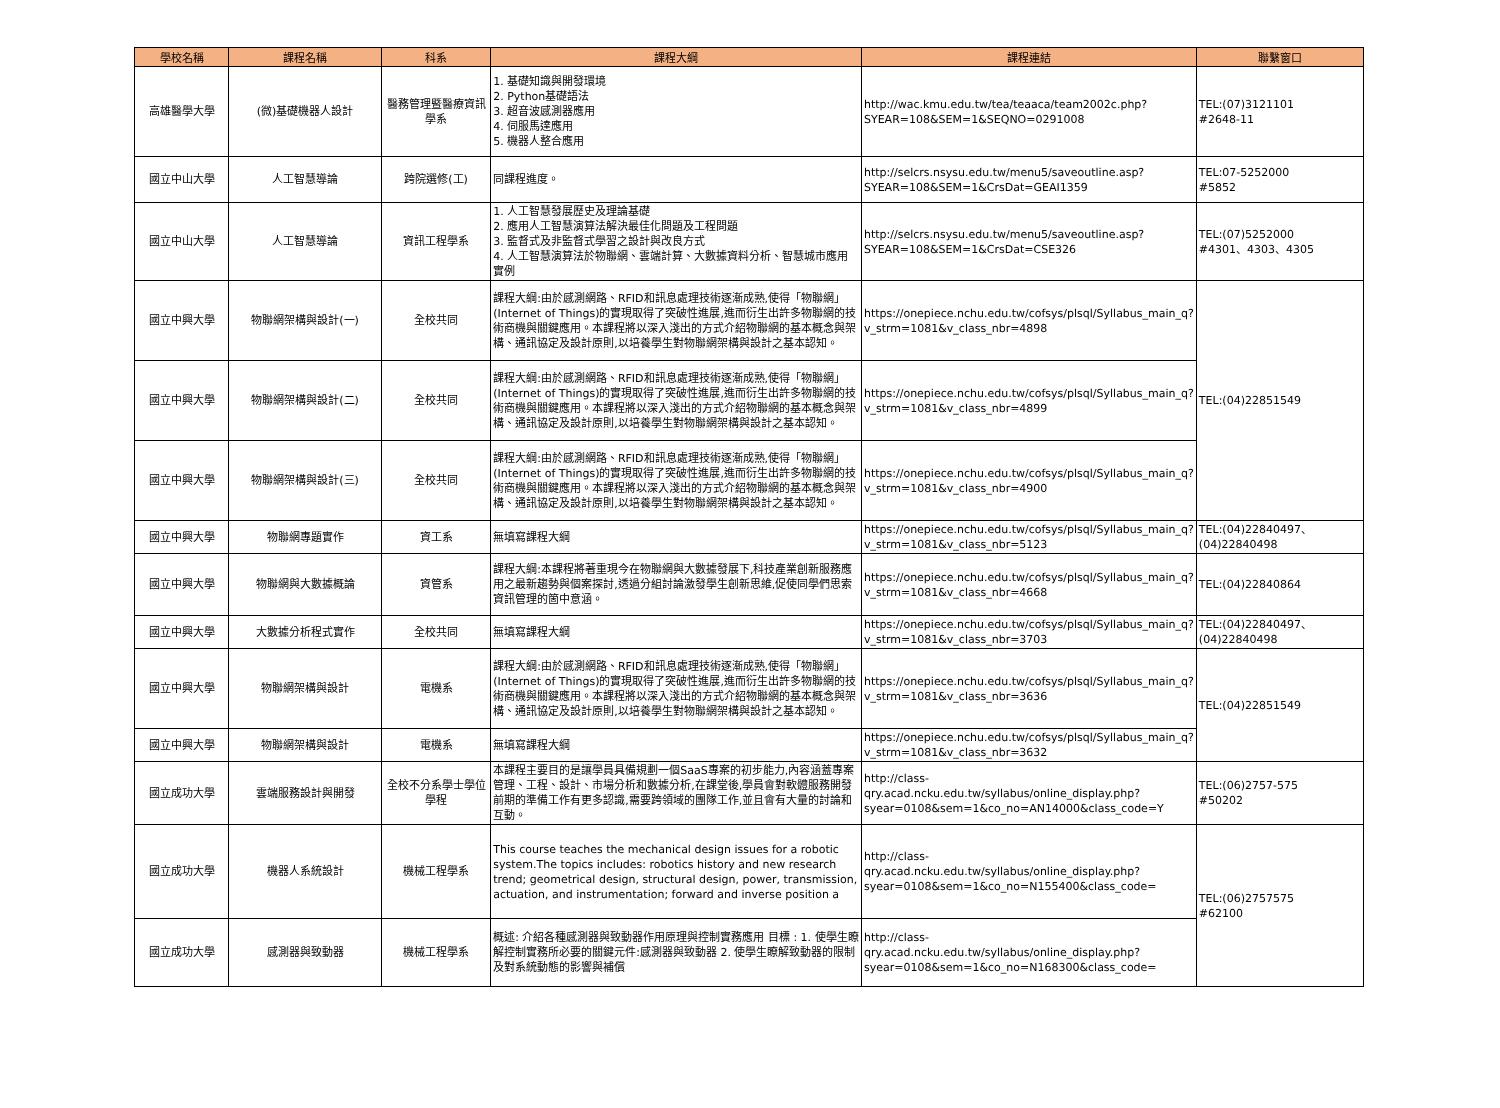| 學校名稱 | 課程名稱 | 科系 | 課程大綱 | 課程連結 | 聯繫窗口 |
| --- | --- | --- | --- | --- | --- |
| 高雄醫學大學 | (微)基礎機器人設計 | 醫務管理暨醫療資訊學系 | 1. 基礎知識與開發環境 2. Python基礎語法 3. 超音波感測器應用 4. 伺服馬達應用 5. 機器人整合應用 | http://wac.kmu.edu.tw/tea/teaaca/team2002c.php?SYEAR=108&SEM=1&SEQNO=0291008 | TEL:(07)3121101 #2648-11 |
| 國立中山大學 | 人工智慧導論 | 跨院選修(工) | 同課程進度。 | http://selcrs.nsysu.edu.tw/menu5/saveoutline.asp?SYEAR=108&SEM=1&CrsDat=GEAI1359 | TEL:07-5252000 #5852 |
| 國立中山大學 | 人工智慧導論 | 資訊工程學系 | 1. 人工智慧發展歷史及理論基礎 2. 應用人工智慧演算法解決最佳化問題及工程問題 3. 監督式及非監督式學習之設計與改良方式 4. 人工智慧演算法於物聯網、雲端計算、大數據資料分析、智慧城市應用實例 | http://selcrs.nsysu.edu.tw/menu5/saveoutline.asp?SYEAR=108&SEM=1&CrsDat=CSE326 | TEL:(07)5252000 #4301、4303、4305 |
| 國立中興大學 | 物聯網架構與設計(一) | 全校共同 | 課程大綱:由於感測網路、RFID和訊息處理技術逐漸成熟,使得「物聯網」(Internet of Things)的實現取得了突破性進展,進而衍生出許多物聯網的技術商機與關鍵應用。本課程將以深入淺出的方式介紹物聯網的基本概念與架構、通訊協定及設計原則,以培養學生對物聯網架構與設計之基本認知。 | https://onepiece.nchu.edu.tw/cofsys/plsql/Syllabus_main_q?v_strm=1081&v_class_nbr=4898 | TEL:(04)22851549 |
| 國立中興大學 | 物聯網架構與設計(二) | 全校共同 | 課程大綱:由於感測網路、RFID和訊息處理技術逐漸成熟,使得「物聯網」(Internet of Things)的實現取得了突破性進展,進而衍生出許多物聯網的技術商機與關鍵應用。本課程將以深入淺出的方式介紹物聯網的基本概念與架構、通訊協定及設計原則,以培養學生對物聯網架構與設計之基本認知。 | https://onepiece.nchu.edu.tw/cofsys/plsql/Syllabus_main_q?v_strm=1081&v_class_nbr=4899 | |
| 國立中興大學 | 物聯網架構與設計(三) | 全校共同 | 課程大綱:由於感測網路、RFID和訊息處理技術逐漸成熟,使得「物聯網」(Internet of Things)的實現取得了突破性進展,進而衍生出許多物聯網的技術商機與關鍵應用。本課程將以深入淺出的方式介紹物聯網的基本概念與架構、通訊協定及設計原則,以培養學生對物聯網架構與設計之基本認知。 | https://onepiece.nchu.edu.tw/cofsys/plsql/Syllabus_main_q?v_strm=1081&v_class_nbr=4900 | |
| 國立中興大學 | 物聯網專題實作 | 資工系 | 無填寫課程大綱 | https://onepiece.nchu.edu.tw/cofsys/plsql/Syllabus_main_q?v_strm=1081&v_class_nbr=5123 | TEL:(04)22840497、 (04)22840498 |
| 國立中興大學 | 物聯網與大數據概論 | 資管系 | 課程大綱:本課程將著重現今在物聯網與大數據發展下,科技產業創新服務應用之最新趨勢與個案探討,透過分組討論激發學生創新思維,促使同學們思索資訊管理的箇中意涵。 | https://onepiece.nchu.edu.tw/cofsys/plsql/Syllabus_main_q?v_strm=1081&v_class_nbr=4668 | TEL:(04)22840864 |
| 國立中興大學 | 大數據分析程式實作 | 全校共同 | 無填寫課程大綱 | https://onepiece.nchu.edu.tw/cofsys/plsql/Syllabus_main_q?v_strm=1081&v_class_nbr=3703 | TEL:(04)22840497、 (04)22840498 |
| 國立中興大學 | 物聯網架構與設計 | 電機系 | 課程大綱:由於感測網路、RFID和訊息處理技術逐漸成熟,使得「物聯網」(Internet of Things)的實現取得了突破性進展,進而衍生出許多物聯網的技術商機與關鍵應用。本課程將以深入淺出的方式介紹物聯網的基本概念與架構、通訊協定及設計原則,以培養學生對物聯網架構與設計之基本認知。 | https://onepiece.nchu.edu.tw/cofsys/plsql/Syllabus_main_q?v_strm=1081&v_class_nbr=3636 | TEL:(04)22851549 |
| 國立中興大學 | 物聯網架構與設計 | 電機系 | 無填寫課程大綱 | https://onepiece.nchu.edu.tw/cofsys/plsql/Syllabus_main_q?v_strm=1081&v_class_nbr=3632 | |
| 國立成功大學 | 雲端服務設計與開發 | 全校不分系學士學位學程 | 本課程主要目的是讓學員具備規劃一個SaaS專案的初步能力,內容涵蓋專案管理、工程、設計、市場分析和數據分析,在課堂後,學員會對軟體服務開發前期的準備工作有更多認識,需要跨領域的團隊工作,並且會有大量的討論和互動。 | http://class-qry.acad.ncku.edu.tw/syllabus/online_display.php?syear=0108&sem=1&co_no=AN14000&class_code=Y | TEL:(06)2757-575 #50202 |
| 國立成功大學 | 機器人系統設計 | 機械工程學系 | This course teaches the mechanical design issues for a robotic system.The topics includes: robotics history and new research trend; geometrical design, structural design, power, transmission, actuation, and instrumentation; forward and inverse position a | http://class-qry.acad.ncku.edu.tw/syllabus/online_display.php?syear=0108&sem=1&co_no=N155400&class_code= | TEL:(06)2757575 #62100 |
| 國立成功大學 | 感測器與致動器 | 機械工程學系 | 概述: 介紹各種感測器與致動器作用原理與控制實務應用 目標 : 1. 使學生瞭解控制實務所必要的關鍵元件:感測器與致動器 2. 使學生瞭解致動器的限制及對系統動態的影響與補償 | http://class-qry.acad.ncku.edu.tw/syllabus/online_display.php?syear=0108&sem=1&co_no=N168300&class_code= | |